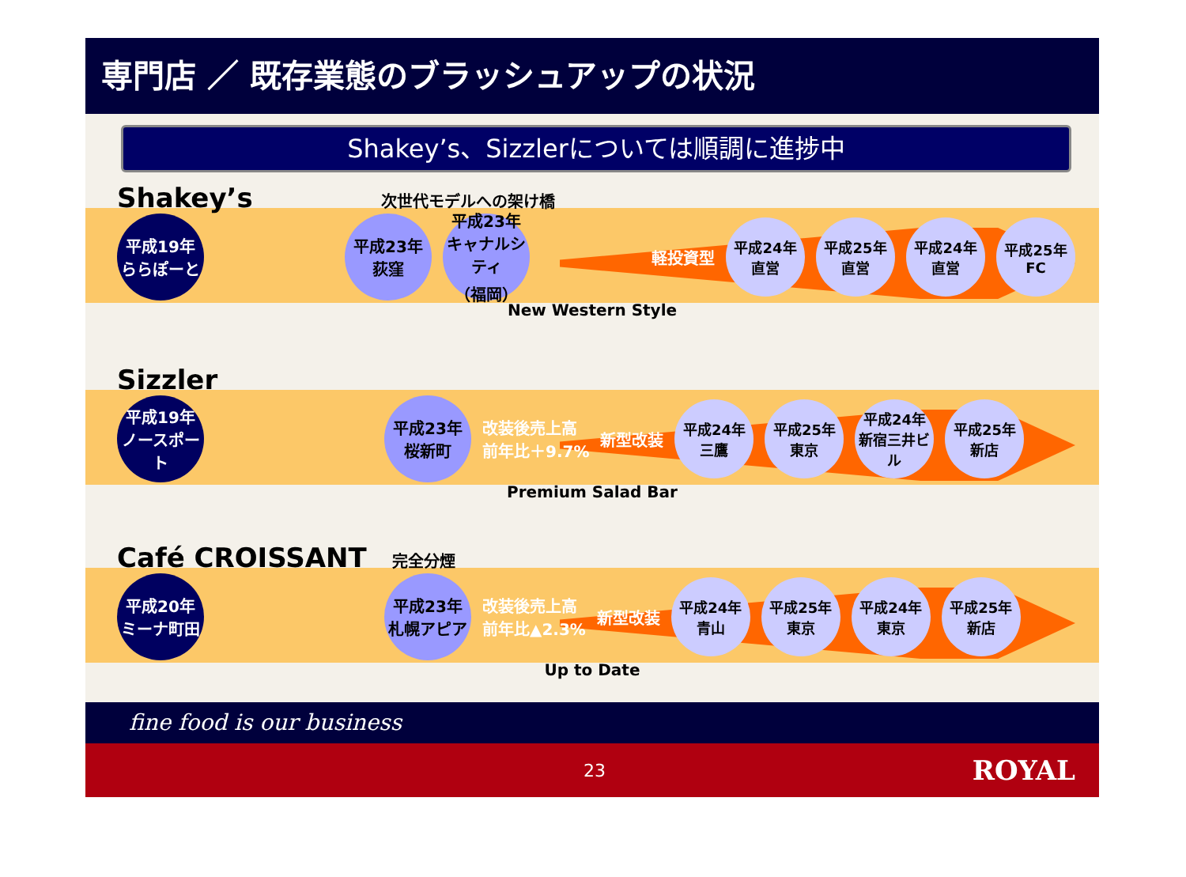専門店 ／ 既存業態のブラッシュアップの状況
Shakey’s、Sizzlerについては順調に進捗中
Shakey’s 次世代モデルへの架け橋
平成19年
ららぽーと
平成23年
荻窪
平成23年
キャナルシティ
（福岡）
軽投資型
平成24年
直営
平成25年
直営
平成24年
直営
平成25年
FC
New Western Style
Sizzler
平成19年
ノースポート
平成23年
桜新町
改装後売上高
前年比＋9.7% 新型改装
平成24年
三鷹
平成25年
東京
平成24年
新宿三井ビル
平成25年
新店
Premium Salad Bar
Café CROISSANT 完全分煙
平成20年
ミーナ町田
平成23年
札幌アピア
改装後売上高
前年比▲2.3% 新型改装
平成24年
青山
平成25年
東京
平成24年
東京
平成25年
新店
Up to Date
fine food is our business
23 ROYAL